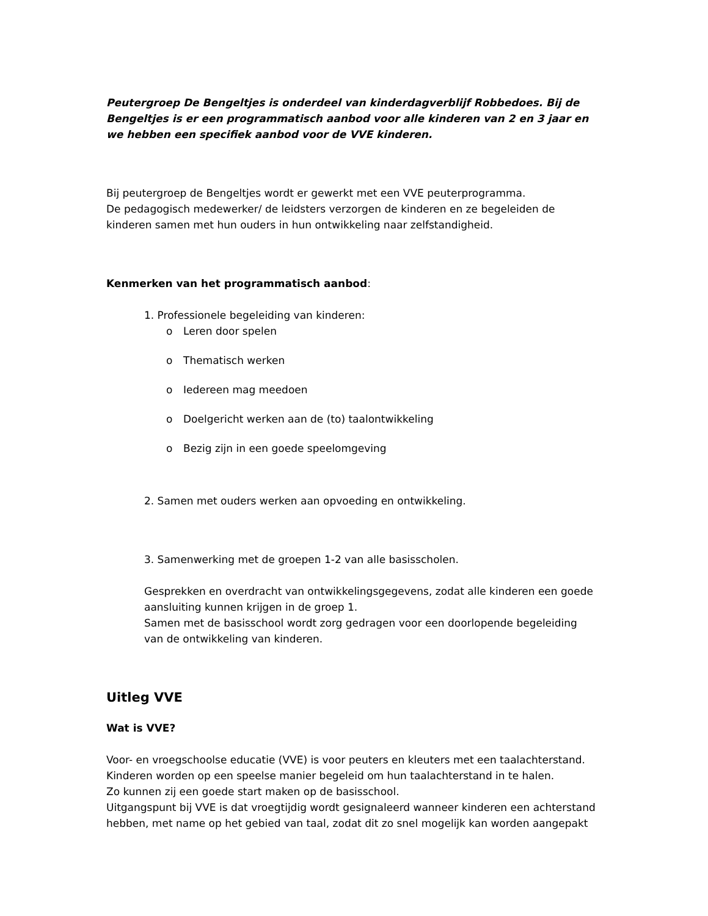Peutergroep De Bengeltjes is onderdeel van kinderdagverblijf Robbedoes. Bij de Bengeltjes is er een programmatisch aanbod voor alle kinderen van 2 en 3 jaar en we hebben een specifiek aanbod voor de VVE kinderen.
Bij peutergroep de Bengeltjes wordt er gewerkt met een VVE peuterprogramma.
De pedagogisch medewerker/ de leidsters verzorgen de kinderen en ze begeleiden de kinderen samen met hun ouders in hun ontwikkeling naar zelfstandigheid.
Kenmerken van het programmatisch aanbod:
1. Professionele begeleiding van kinderen:
o Leren door spelen
o Thematisch werken
o Iedereen mag meedoen
o Doelgericht werken aan de (to) taalontwikkeling
o Bezig zijn in een goede speelomgeving
2. Samen met ouders werken aan opvoeding en ontwikkeling.
3. Samenwerking met de groepen 1-2 van alle basisscholen.
Gesprekken en overdracht van ontwikkelingsgegevens, zodat alle kinderen een goede aansluiting kunnen krijgen in de groep 1.
Samen met de basisschool wordt zorg gedragen voor een doorlopende begeleiding van de ontwikkeling van kinderen.
Uitleg VVE
Wat is VVE?
Voor- en vroegschoolse educatie (VVE) is voor peuters en kleuters met een taalachterstand.
Kinderen worden op een speelse manier begeleid om hun taalachterstand in te halen.
Zo kunnen zij een goede start maken op de basisschool.
Uitgangspunt bij VVE is dat vroegtijdig wordt gesignaleerd wanneer kinderen een achterstand hebben, met name op het gebied van taal, zodat dit zo snel mogelijk kan worden aangepakt